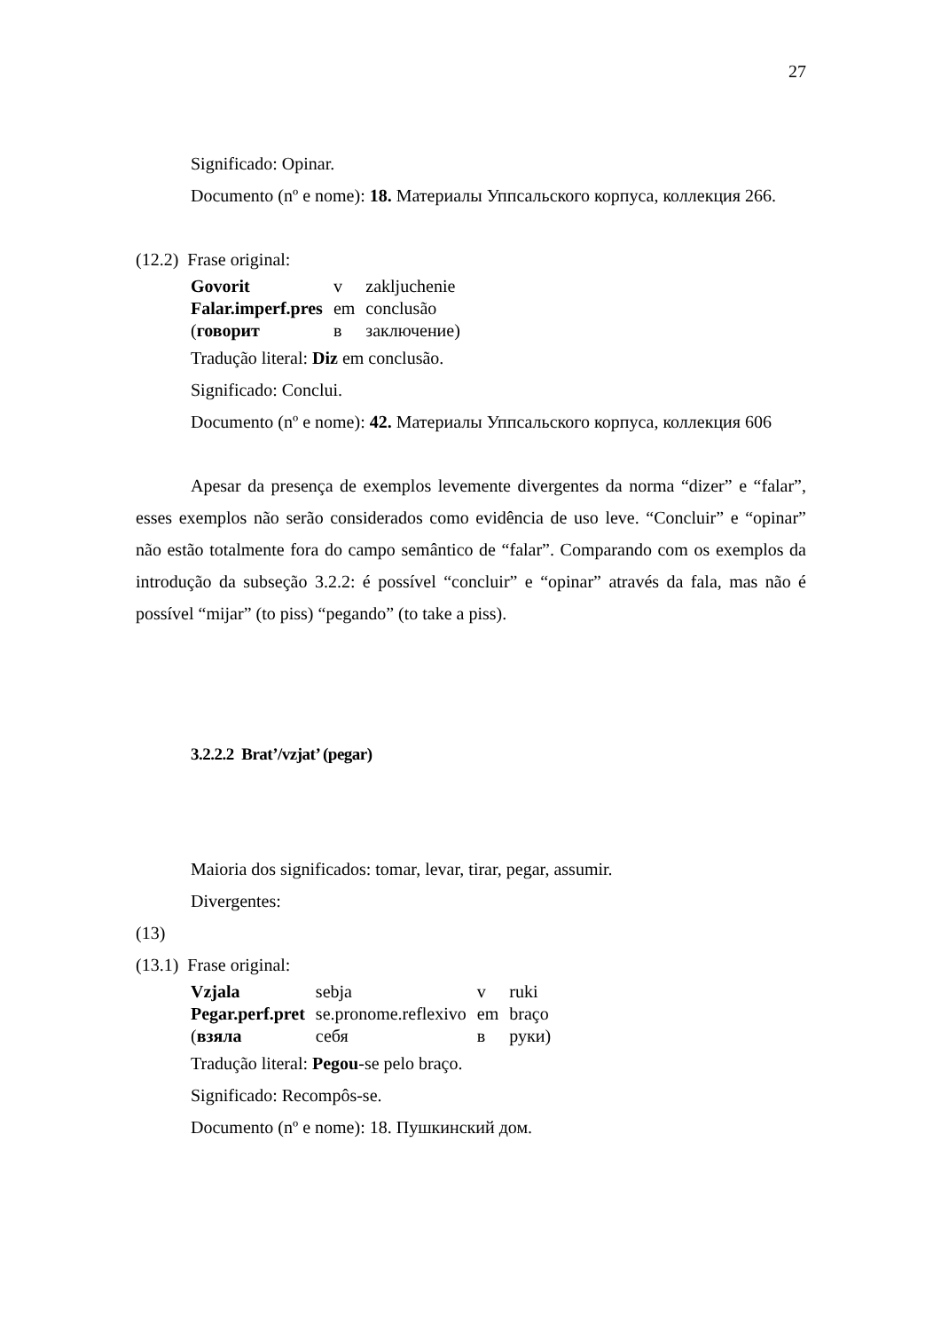27
Significado: Opinar.
Documento (nº e nome): 18. Материалы Уппсальского корпуса, коллекция 266.
(12.2) Frase original:
| Govorit | v | zakljuchenie |
| Falar.imperf.pres | em | conclusão |
| ( говорит | в | заключение) |
Tradução literal: Diz em conclusão.
Significado: Conclui.
Documento (nº e nome): 42. Материалы Уппсальского корпуса, коллекция 606
Apesar da presença de exemplos levemente divergentes da norma “dizer” e “falar”, esses exemplos não serão considerados como evidência de uso leve. “Concluir” e “opinar” não estão totalmente fora do campo semântico de “falar”. Comparando com os exemplos da introdução da subseção 3.2.2: é possível “concluir” e “opinar” através da fala, mas não é possível “mijar” (to piss) “pegando” (to take a piss).
3.2.2.2 Brat’/vzjat’ (pegar)
Maioria dos significados: tomar, levar, tirar, pegar, assumir.
Divergentes:
(13)
(13.1) Frase original:
| Vzjala | sebja | v | ruki |
| Pegar.perf.pret | se.pronome.reflexivo | em | braço |
| ( взяла | себя | в | руки) |
Tradução literal: Pegou-se pelo braço.
Significado: Recompôs-se.
Documento (nº e nome): 18. Пушкинский дом.